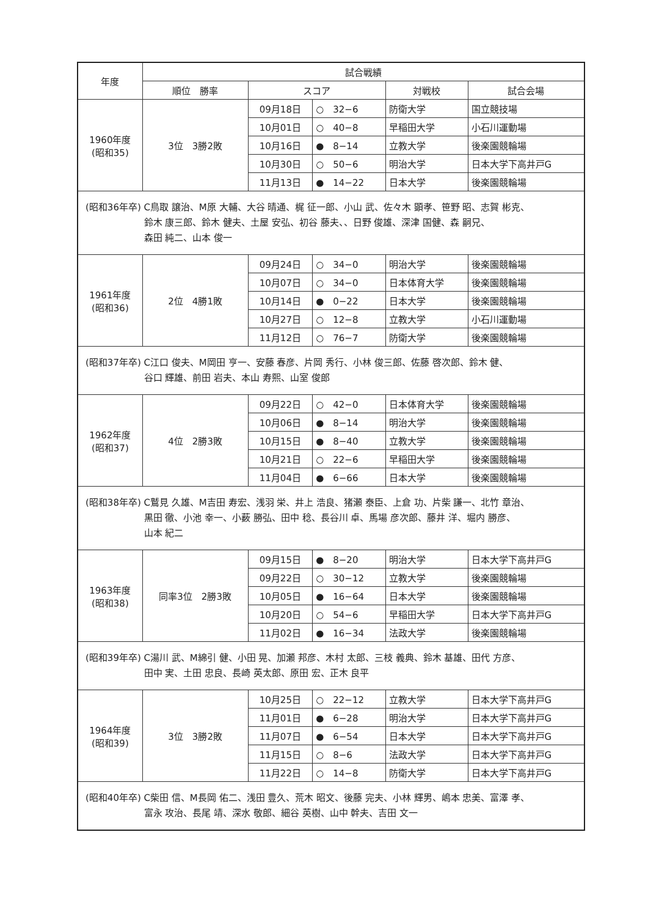| 年度 | 試合戦績 | | | | |
| --- | --- | --- | --- | --- | --- |
| | 順位 勝率 | スコア | | 対戦校 | 試合会場 |
| 1960年度 (昭和35) | 3位 3勝2敗 | 09月18日 | ○ 32−6 | 防衛大学 | 国立競技場 |
| | | 10月01日 | ○ 40−8 | 早稲田大学 | 小石川運動場 |
| | | 10月16日 | ● 8−14 | 立教大学 | 後楽園競輪場 |
| | | 10月30日 | ○ 50−6 | 明治大学 | 日本大学下高井戸G |
| | | 11月13日 | ● 14−22 | 日本大学 | 後楽園競輪場 |
| (昭和36年卒) C鳥取 譲治、M原 大輔、大谷 晴通、梶 征一郎、小山 武、佐々木 顕孝、笹野 昭、志賀 彬克、 鈴木 康三郎、鈴木 健夫、土屋 安弘、初谷 藤夫、、日野 俊雄、深津 国健、森 嗣兄、 森田 純二、山本 俊一 | | | | | |
| 1961年度 (昭和36) | 2位 4勝1敗 | 09月24日 | ○ 34−0 | 明治大学 | 後楽園競輪場 |
| | | 10月07日 | ○ 34−0 | 日本体育大学 | 後楽園競輪場 |
| | | 10月14日 | ● 0−22 | 日本大学 | 後楽園競輪場 |
| | | 10月27日 | ○ 12−8 | 立教大学 | 小石川運動場 |
| | | 11月12日 | ○ 76−7 | 防衛大学 | 後楽園競輪場 |
| (昭和37年卒) C江口 俊夫、M岡田 亨一、安藤 春彦、片岡 秀行、小林 俊三郎、佐藤 啓次郎、鈴木 健、 谷口 輝雄、前田 岩夫、本山 寿熙、山室 俊郎 | | | | | |
| 1962年度 (昭和37) | 4位 2勝3敗 | 09月22日 | ○ 42−0 | 日本体育大学 | 後楽園競輪場 |
| | | 10月06日 | ● 8−14 | 明治大学 | 後楽園競輪場 |
| | | 10月15日 | ● 8−40 | 立教大学 | 後楽園競輪場 |
| | | 10月21日 | ○ 22−6 | 早稲田大学 | 後楽園競輪場 |
| | | 11月04日 | ● 6−66 | 日本大学 | 後楽園競輪場 |
| (昭和38年卒) C鷲見 久雄、M吉田 寿宏、浅羽 栄、井上 浩良、猪瀬 泰臣、上倉 功、片柴 謙一、北竹 章治、 黒田 徹、小池 幸一、小薮 勝弘、田中 稔、長谷川 卓、馬場 彦次郎、藤井 洋、堀内 勝彦、 山本 紀二 | | | | | |
| 1963年度 (昭和38) | 同率3位 2勝3敗 | 09月15日 | ● 8−20 | 明治大学 | 日本大学下高井戸G |
| | | 09月22日 | ○ 30−12 | 立教大学 | 後楽園競輪場 |
| | | 10月05日 | ● 16−64 | 日本大学 | 後楽園競輪場 |
| | | 10月20日 | ○ 54−6 | 早稲田大学 | 日本大学下高井戸G |
| | | 11月02日 | ● 16−34 | 法政大学 | 後楽園競輪場 |
| (昭和39年卒) C湯川 武、M綿引 健、小田 晃、加瀬 邦彦、木村 太郎、三枝 義典、鈴木 基雄、田代 方彦、 田中 実、土田 忠良、長崎 英太郎、原田 宏、正木 良平 | | | | | |
| 1964年度 (昭和39) | 3位 3勝2敗 | 10月25日 | ○ 22−12 | 立教大学 | 日本大学下高井戸G |
| | | 11月01日 | ● 6−28 | 明治大学 | 日本大学下高井戸G |
| | | 11月07日 | ● 6−54 | 日本大学 | 日本大学下高井戸G |
| | | 11月15日 | ○ 8−6 | 法政大学 | 日本大学下高井戸G |
| | | 11月22日 | ○ 14−8 | 防衛大学 | 日本大学下高井戸G |
| (昭和40年卒) C柴田 信、M長岡 佑二、浅田 豊久、荒木 昭文、後藤 完夫、小林 輝男、嶋本 忠美、富澤 孝、 富永 攻治、長尾 靖、深水 敬郎、細谷 英樹、山中 幹夫、吉田 文一 | | | | | |